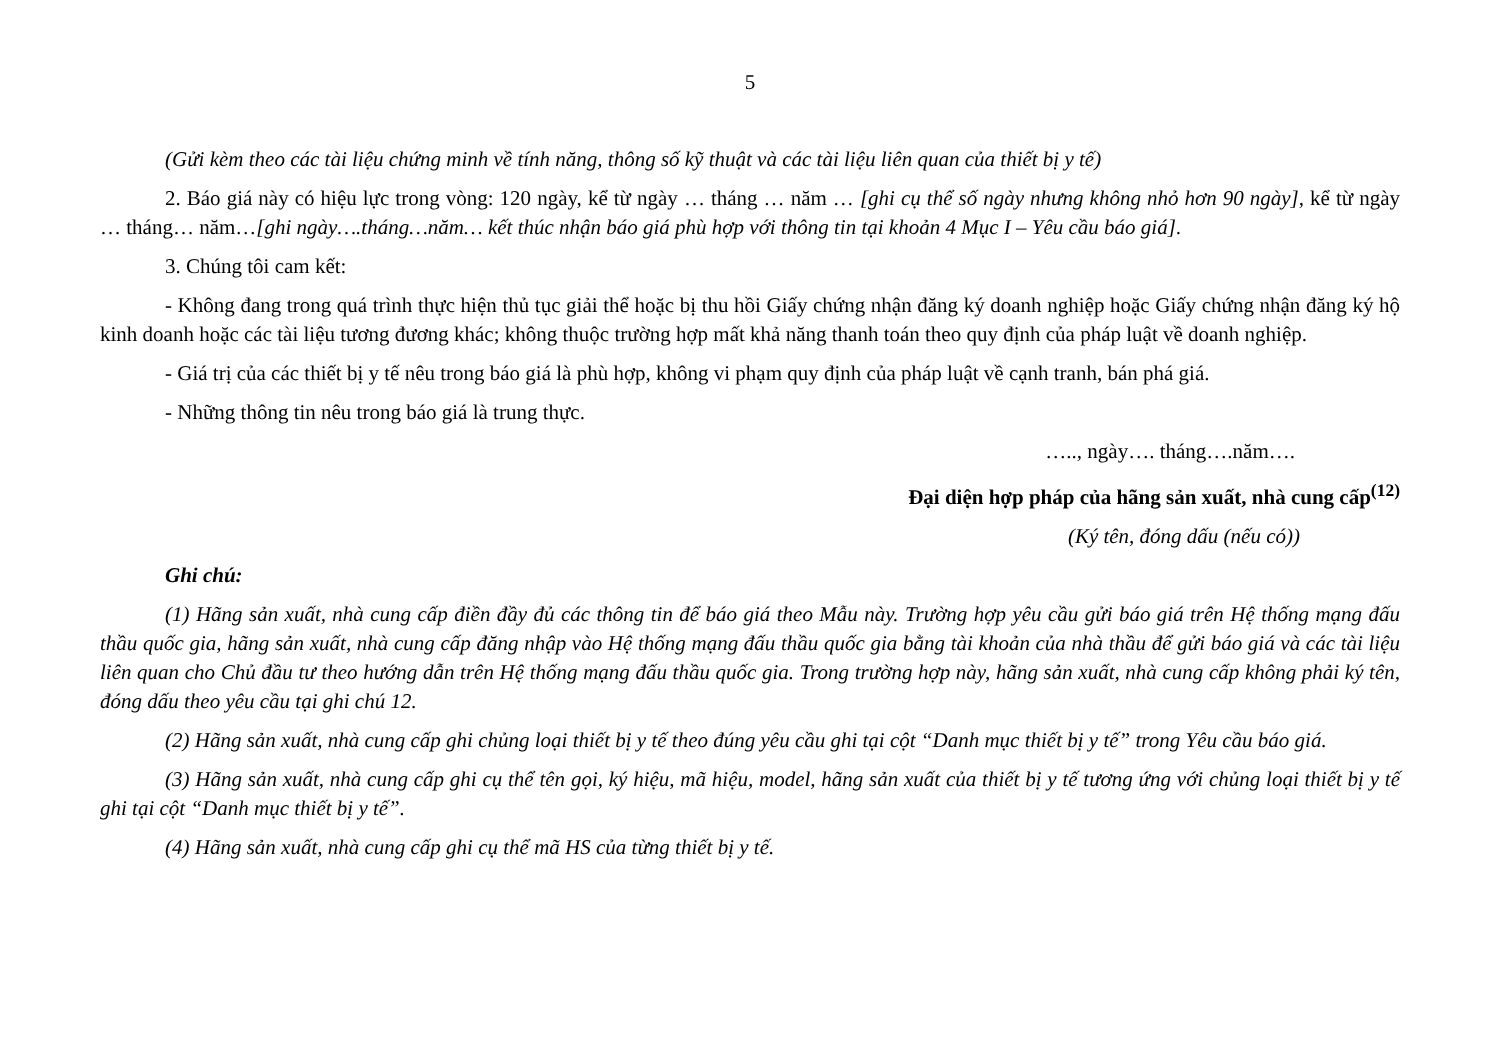5
(Gửi kèm theo các tài liệu chứng minh về tính năng, thông số kỹ thuật và các tài liệu liên quan của thiết bị y tế)
2. Báo giá này có hiệu lực trong vòng: 120 ngày, kể từ ngày … tháng … năm … [ghi cụ thể số ngày nhưng không nhỏ hơn 90 ngày], kể từ ngày … tháng… năm…[ghi ngày….tháng…năm… kết thúc nhận báo giá phù hợp với thông tin tại khoản 4 Mục I – Yêu cầu báo giá].
3. Chúng tôi cam kết:
- Không đang trong quá trình thực hiện thủ tục giải thể hoặc bị thu hồi Giấy chứng nhận đăng ký doanh nghiệp hoặc Giấy chứng nhận đăng ký hộ kinh doanh hoặc các tài liệu tương đương khác; không thuộc trường hợp mất khả năng thanh toán theo quy định của pháp luật về doanh nghiệp.
- Giá trị của các thiết bị y tế nêu trong báo giá là phù hợp, không vi phạm quy định của pháp luật về cạnh tranh, bán phá giá.
- Những thông tin nêu trong báo giá là trung thực.
….., ngày…. tháng….năm….
Đại diện hợp pháp của hãng sản xuất, nhà cung cấp<sup>(12)</sup>
(Ký tên, đóng dấu (nếu có))
Ghi chú:
(1) Hãng sản xuất, nhà cung cấp điền đầy đủ các thông tin để báo giá theo Mẫu này. Trường hợp yêu cầu gửi báo giá trên Hệ thống mạng đấu thầu quốc gia, hãng sản xuất, nhà cung cấp đăng nhập vào Hệ thống mạng đấu thầu quốc gia bằng tài khoản của nhà thầu để gửi báo giá và các tài liệu liên quan cho Chủ đầu tư theo hướng dẫn trên Hệ thống mạng đấu thầu quốc gia. Trong trường hợp này, hãng sản xuất, nhà cung cấp không phải ký tên, đóng dấu theo yêu cầu tại ghi chú 12.
(2) Hãng sản xuất, nhà cung cấp ghi chủng loại thiết bị y tế theo đúng yêu cầu ghi tại cột “Danh mục thiết bị y tế” trong Yêu cầu báo giá.
(3) Hãng sản xuất, nhà cung cấp ghi cụ thể tên gọi, ký hiệu, mã hiệu, model, hãng sản xuất của thiết bị y tế tương ứng với chủng loại thiết bị y tế ghi tại cột “Danh mục thiết bị y tế”.
(4) Hãng sản xuất, nhà cung cấp ghi cụ thể mã HS của từng thiết bị y tế.